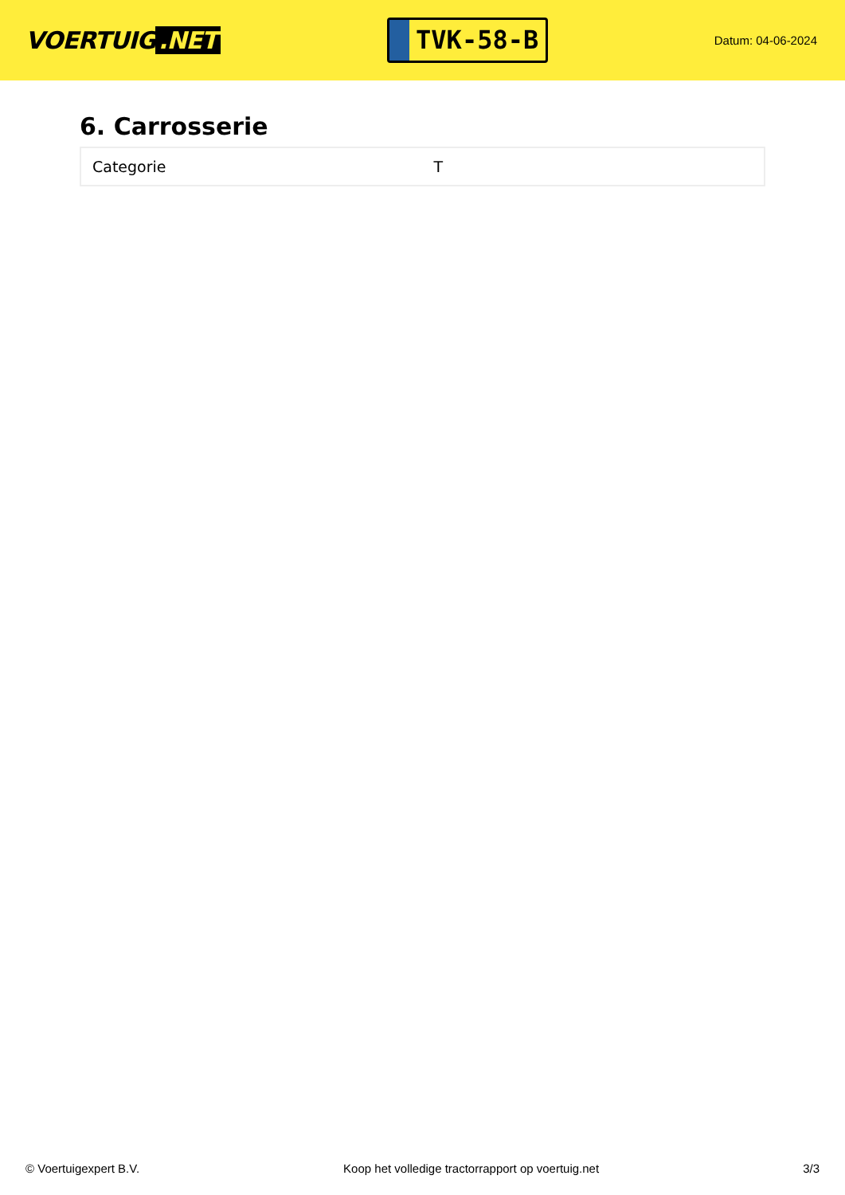VOERTUIG.NET
TVK-58-B
Datum: 04-06-2024
6. Carrosserie
| Categorie | T |
© Voertuigexpert B.V. Koop het volledige tractorrapport op voertuig.net 3/3